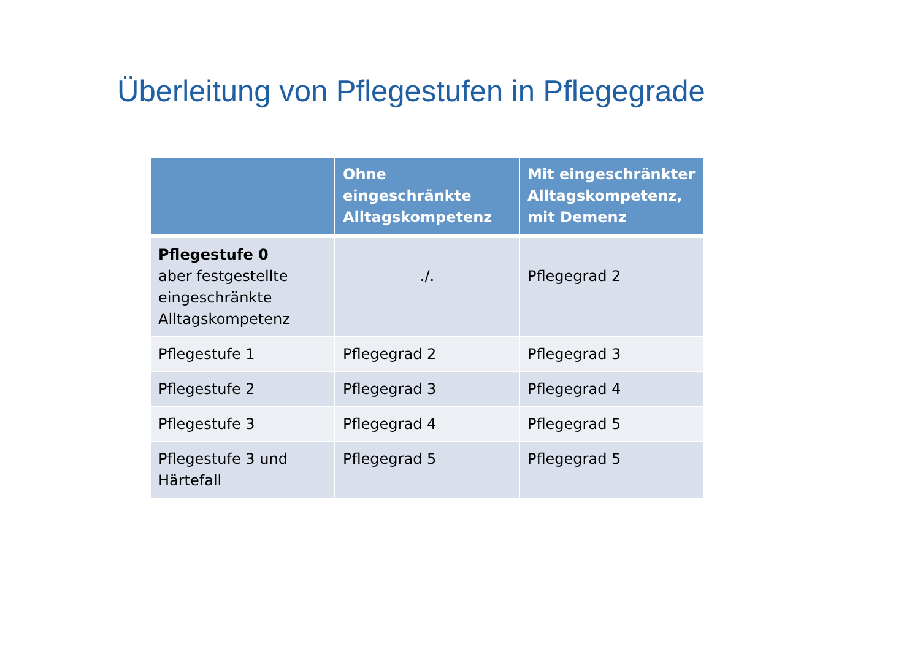Überleitung von Pflegestufen in Pflegegrade
| | Ohne eingeschränkte Alltagskompetenz | Mit eingeschränkter Alltagskompetenz, mit Demenz |
| --- | --- | --- |
| Pflegestufe 0 aber festgestellte eingeschränkte Alltagskompetenz | ./. | Pflegegrad 2 |
| Pflegestufe 1 | Pflegegrad 2 | Pflegegrad 3 |
| Pflegestufe 2 | Pflegegrad 3 | Pflegegrad 4 |
| Pflegestufe 3 | Pflegegrad 4 | Pflegegrad 5 |
| Pflegestufe 3 und Härtefall | Pflegegrad 5 | Pflegegrad 5 |